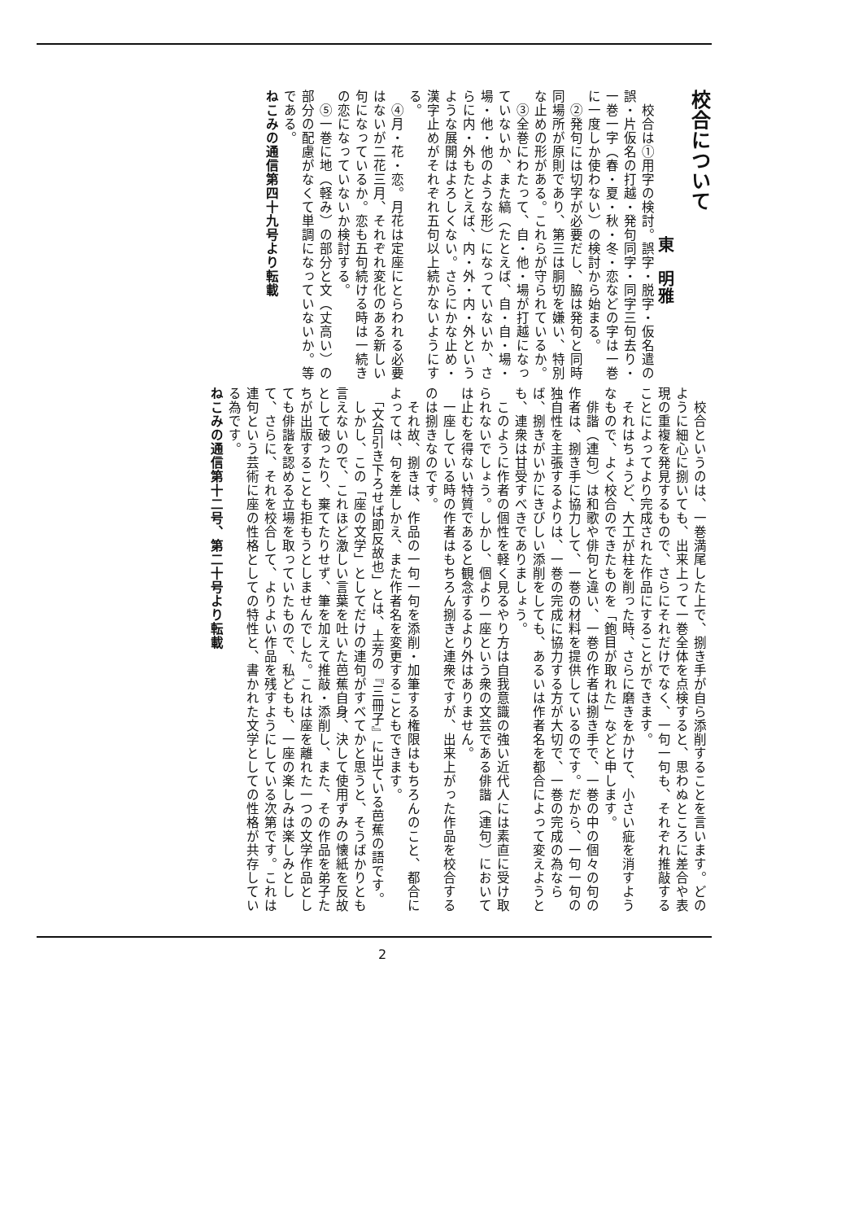校合について
東　明雅
　校合は①用字の検討。誤字・脱字・仮名遣の誤・片仮名の打越・発句同字・同字三句去り・一巻一字（春・夏・秋・冬・恋などの字は一巻に一度しか使わない）の検討から始まる。
　②発句には切字が必要だし、脇は発句と同時同場所が原則であり、第三は胴切を嫌い、特別な止めの形がある。これらが守られているか。
　③全巻にわたって、自・他・場が打越になっていないか、また縞（たとえば、自・自・場・場・他・他のような形）になっていないか、さらに内・外もたとえば、内・外・内・外というような展開はよろしくない。さらにかな止め・漢字止めがそれぞれ五句以上続かないようにする。
　④月・花・恋。月花は定座にとらわれる必要はないが二花三月、それぞれ変化のある新しい句になっているか。恋も五句続ける時は一続きの恋になっていないか検討する。
　⑤一巻に地（軽み）の部分と文（丈高い）の部分の配慮がなくて単調になっていないか。等である。
ねこみの通信第四十九号より転載
　校合というのは、一巻満尾した上で、捌き手が自ら添削することを言います。どのように細心に捌いても、出来上って一巻全体を点検すると、思わぬところに差合や表現の重複を発見するもので、さらにそれだけでなく、一句一句も、それぞれ推敲することによってより完成された作品にすることができます。
　それはちょうど、大工が柱を削った時、さらに磨きをかけて、小さい疵を消すようなもので、よく校合のできたものを「鉋目が取れた」などと申します。
　俳諧（連句）は和歌や俳句と違い、一巻の作者は捌き手で、一巻の中の個々の句の作者は、捌き手に協力して、一巻の材料を提供しているのです。だから、一句一句の独自性を主張するよりは、一巻の完成に協力する方が大切で、一巻の完成の為ならば、捌きがいかにきびしい添削をしても、あるいは作者名を都合によって変えようとも、連衆は甘受すべきでありましょう。
　このように作者の個性を軽く見るやり方は自我意識の強い近代人には素直に受け取られないでしょう。しかし、個より一座という衆の文芸である俳諧（連句）においては止むを得ない特質であると観念するより外はありません。
　一座している時の作者はもちろん捌きと連衆ですが、出来上がった作品を校合するのは捌きなのです。
　それ故、捌きは、作品の一句一句を添削・加筆する権限はもちろんのこと、都合によっては、句を差しかえ、また作者名を変更することもできます。
　「文台引き下ろせば即反故也」とは、土芳の『三冊子』に出ている芭蕉の語です。
　しかし、この「座の文学」としてだけの連句がすべてかと思うと、そうばかりとも言えないので、これほど激しい言葉を吐いた芭蕉自身、決して使用ずみの懐紙を反故として破ったり、棄てたりせず、筆を加えて推敲・添削し、また、その作品を弟子たちが出版することも拒もうとしませんでした。これは座を離れた一つの文学作品としても俳諧を認める立場を取っていたもので、私どもも、一座の楽しみは楽しみとして、さらに、それを校合して、よりよい作品を残すようにしている次第です。これは連句という芸術に座の性格としての特性と、書かれた文学としての性格が共存している為です。
ねこみの通信第十二号、第二十号より転載
2